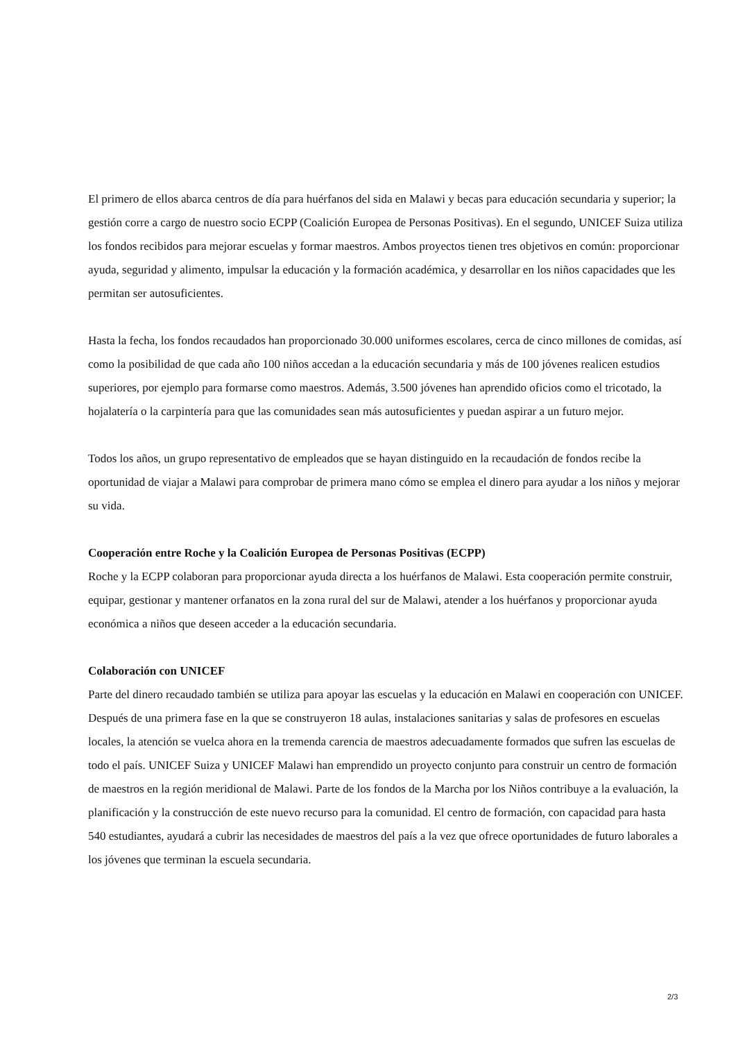El primero de ellos abarca centros de día para huérfanos del sida en Malawi y becas para educación secundaria y superior; la gestión corre a cargo de nuestro socio ECPP (Coalición Europea de Personas Positivas). En el segundo, UNICEF Suiza utiliza los fondos recibidos para mejorar escuelas y formar maestros. Ambos proyectos tienen tres objetivos en común: proporcionar ayuda, seguridad y alimento, impulsar la educación y la formación académica, y desarrollar en los niños capacidades que les permitan ser autosuficientes.
Hasta la fecha, los fondos recaudados han proporcionado 30.000 uniformes escolares, cerca de cinco millones de comidas, así como la posibilidad de que cada año 100 niños accedan a la educación secundaria y más de 100 jóvenes realicen estudios superiores, por ejemplo para formarse como maestros. Además, 3.500 jóvenes han aprendido oficios como el tricotado, la hojalatería o la carpintería para que las comunidades sean más autosuficientes y puedan aspirar a un futuro mejor.
Todos los años, un grupo representativo de empleados que se hayan distinguido en la recaudación de fondos recibe la oportunidad de viajar a Malawi para comprobar de primera mano cómo se emplea el dinero para ayudar a los niños y mejorar su vida.
Cooperación entre Roche y la Coalición Europea de Personas Positivas (ECPP)
Roche y la ECPP colaboran para proporcionar ayuda directa a los huérfanos de Malawi. Esta cooperación permite construir, equipar, gestionar y mantener orfanatos en la zona rural del sur de Malawi, atender a los huérfanos y proporcionar ayuda económica a niños que deseen acceder a la educación secundaria.
Colaboración con UNICEF
Parte del dinero recaudado también se utiliza para apoyar las escuelas y la educación en Malawi en cooperación con UNICEF. Después de una primera fase en la que se construyeron 18 aulas, instalaciones sanitarias y salas de profesores en escuelas locales, la atención se vuelca ahora en la tremenda carencia de maestros adecuadamente formados que sufren las escuelas de todo el país. UNICEF Suiza y UNICEF Malawi han emprendido un proyecto conjunto para construir un centro de formación de maestros en la región meridional de Malawi. Parte de los fondos de la Marcha por los Niños contribuye a la evaluación, la planificación y la construcción de este nuevo recurso para la comunidad. El centro de formación, con capacidad para hasta 540 estudiantes, ayudará a cubrir las necesidades de maestros del país a la vez que ofrece oportunidades de futuro laborales a los jóvenes que terminan la escuela secundaria.
2/3